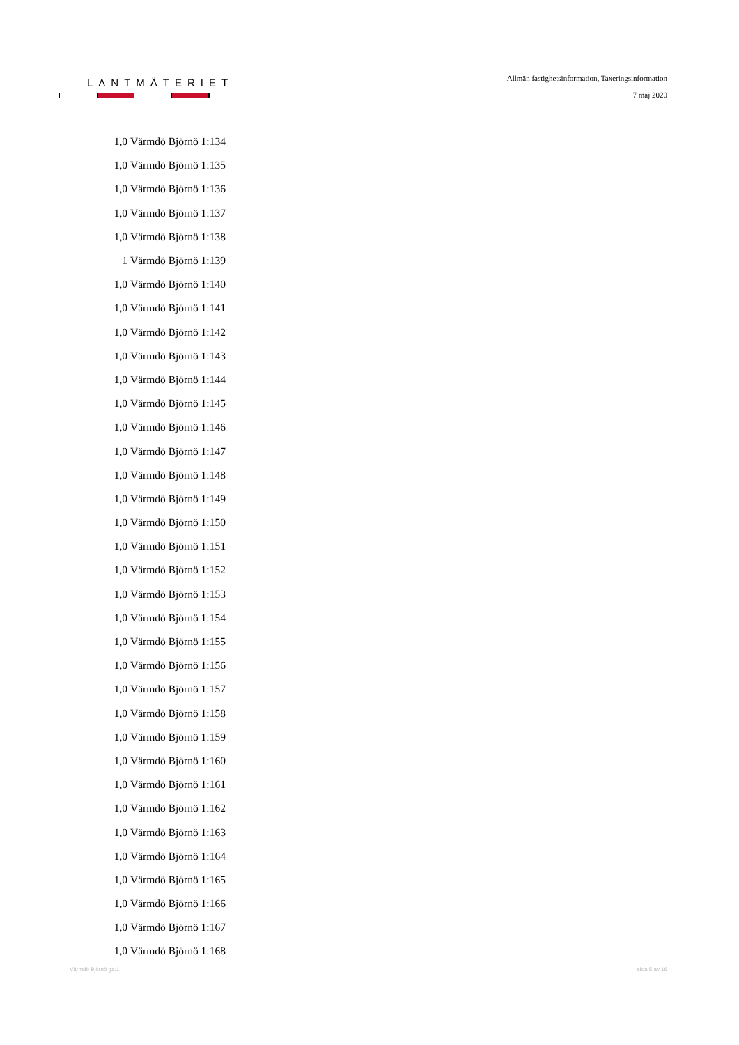LANTMÄTERIET
Allmän fastighetsinformation, Taxeringsinformation
7 maj 2020
| 1,0 | Värmdö Björnö 1:134 |
| 1,0 | Värmdö Björnö 1:135 |
| 1,0 | Värmdö Björnö 1:136 |
| 1,0 | Värmdö Björnö 1:137 |
| 1,0 | Värmdö Björnö 1:138 |
| 1 | Värmdö Björnö 1:139 |
| 1,0 | Värmdö Björnö 1:140 |
| 1,0 | Värmdö Björnö 1:141 |
| 1,0 | Värmdö Björnö 1:142 |
| 1,0 | Värmdö Björnö 1:143 |
| 1,0 | Värmdö Björnö 1:144 |
| 1,0 | Värmdö Björnö 1:145 |
| 1,0 | Värmdö Björnö 1:146 |
| 1,0 | Värmdö Björnö 1:147 |
| 1,0 | Värmdö Björnö 1:148 |
| 1,0 | Värmdö Björnö 1:149 |
| 1,0 | Värmdö Björnö 1:150 |
| 1,0 | Värmdö Björnö 1:151 |
| 1,0 | Värmdö Björnö 1:152 |
| 1,0 | Värmdö Björnö 1:153 |
| 1,0 | Värmdö Björnö 1:154 |
| 1,0 | Värmdö Björnö 1:155 |
| 1,0 | Värmdö Björnö 1:156 |
| 1,0 | Värmdö Björnö 1:157 |
| 1,0 | Värmdö Björnö 1:158 |
| 1,0 | Värmdö Björnö 1:159 |
| 1,0 | Värmdö Björnö 1:160 |
| 1,0 | Värmdö Björnö 1:161 |
| 1,0 | Värmdö Björnö 1:162 |
| 1,0 | Värmdö Björnö 1:163 |
| 1,0 | Värmdö Björnö 1:164 |
| 1,0 | Värmdö Björnö 1:165 |
| 1,0 | Värmdö Björnö 1:166 |
| 1,0 | Värmdö Björnö 1:167 |
| 1,0 | Värmdö Björnö 1:168 |
Värmdö Björnö ga:1 sida 5 av 16